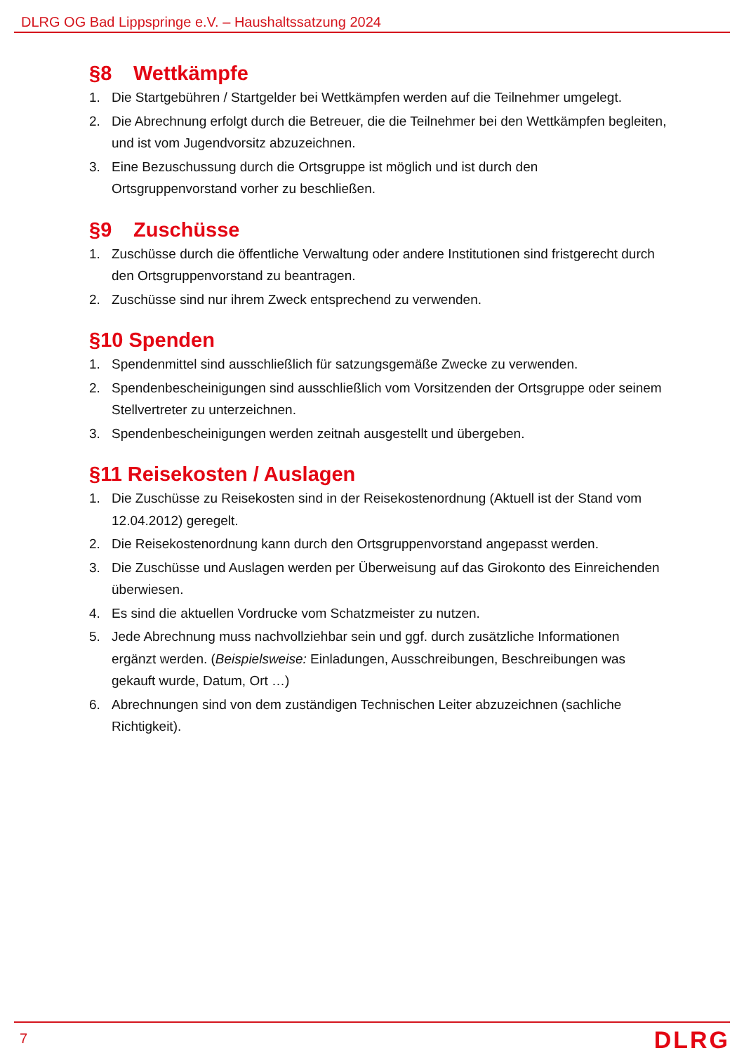DLRG OG Bad Lippspringe e.V. – Haushaltssatzung 2024
§8 Wettkämpfe
1. Die Startgebühren / Startgelder bei Wettkämpfen werden auf die Teilnehmer umgelegt.
2. Die Abrechnung erfolgt durch die Betreuer, die die Teilnehmer bei den Wettkämpfen begleiten, und ist vom Jugendvorsitz abzuzeichnen.
3. Eine Bezuschussung durch die Ortsgruppe ist möglich und ist durch den Ortsgruppenvorstand vorher zu beschließen.
§9 Zuschüsse
1. Zuschüsse durch die öffentliche Verwaltung oder andere Institutionen sind fristgerecht durch den Ortsgruppenvorstand zu beantragen.
2. Zuschüsse sind nur ihrem Zweck entsprechend zu verwenden.
§10 Spenden
1. Spendenmittel sind ausschließlich für satzungsgemäße Zwecke zu verwenden.
2. Spendenbescheinigungen sind ausschließlich vom Vorsitzenden der Ortsgruppe oder seinem Stellvertreter zu unterzeichnen.
3. Spendenbescheinigungen werden zeitnah ausgestellt und übergeben.
§11 Reisekosten / Auslagen
1. Die Zuschüsse zu Reisekosten sind in der Reisekostenordnung (Aktuell ist der Stand vom 12.04.2012) geregelt.
2. Die Reisekostenordnung kann durch den Ortsgruppenvorstand angepasst werden.
3. Die Zuschüsse und Auslagen werden per Überweisung auf das Girokonto des Einreichenden überwiesen.
4. Es sind die aktuellen Vordrucke vom Schatzmeister zu nutzen.
5. Jede Abrechnung muss nachvollziehbar sein und ggf. durch zusätzliche Informationen ergänzt werden. (Beispielsweise: Einladungen, Ausschreibungen, Beschreibungen was gekauft wurde, Datum, Ort …)
6. Abrechnungen sind von dem zuständigen Technischen Leiter abzuzeichnen (sachliche Richtigkeit).
7 DLRG